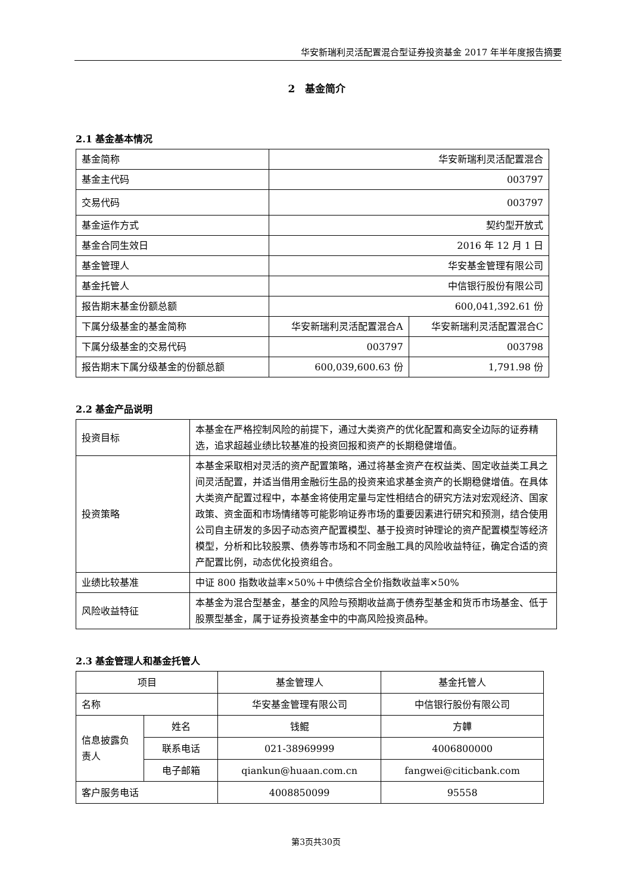华安新瑞利灵活配置混合型证券投资基金 2017 年半年度报告摘要
2　基金简介
2.1 基金基本情况
| 基金简称 | 华安新瑞利灵活配置混合 | |
| 基金主代码 | 003797 | |
| 交易代码 | 003797 | |
| 基金运作方式 | 契约型开放式 | |
| 基金合同生效日 | 2016 年 12 月 1 日 | |
| 基金管理人 | 华安基金管理有限公司 | |
| 基金托管人 | 中信银行股份有限公司 | |
| 报告期末基金份额总额 | 600,041,392.61 份 | |
| 下属分级基金的基金简称 | 华安新瑞利灵活配置混合A | 华安新瑞利灵活配置混合C |
| 下属分级基金的交易代码 | 003797 | 003798 |
| 报告期末下属分级基金的份额总额 | 600,039,600.63 份 | 1,791.98 份 |
2.2 基金产品说明
| 投资目标 | 本基金在严格控制风险的前提下，通过大类资产的优化配置和高安全边际的证券精选，追求超越业绩比较基准的投资回报和资产的长期稳健增值。 |
| 投资策略 | 本基金采取相对灵活的资产配置策略，通过将基金资产在权益类、固定收益类工具之间灵活配置，并适当借用金融衍生品的投资来追求基金资产的长期稳健增值。在具体大类资产配置过程中，本基金将使用定量与定性相结合的研究方法对宏观经济、国家政策、资金面和市场情绪等可能影响证券市场的重要因素进行研究和预测，结合使用公司自主研发的多因子动态资产配置模型、基于投资时钟理论的资产配置模型等经济模型，分析和比较股票、债券等市场和不同金融工具的风险收益特征，确定合适的资产配置比例，动态优化投资组合。 |
| 业绩比较基准 | 中证 800 指数收益率×50%＋中债综合全价指数收益率×50% |
| 风险收益特征 | 本基金为混合型基金，基金的风险与预期收益高于债券型基金和货币市场基金、低于股票型基金，属于证券投资基金中的中高风险投资品种。 |
2.3 基金管理人和基金托管人
| 项目 | | 基金管理人 | 基金托管人 |
| 名称 | | 华安基金管理有限公司 | 中信银行股份有限公司 |
| 信息披露负责人 | 姓名 | 钱鲲 | 方韡 |
| | 联系电话 | 021-38969999 | 4006800000 |
| | 电子邮箱 | qiankun@huaan.com.cn | fangwei@citicbank.com |
| 客户服务电话 | | 4008850099 | 95558 |
第3页共30页